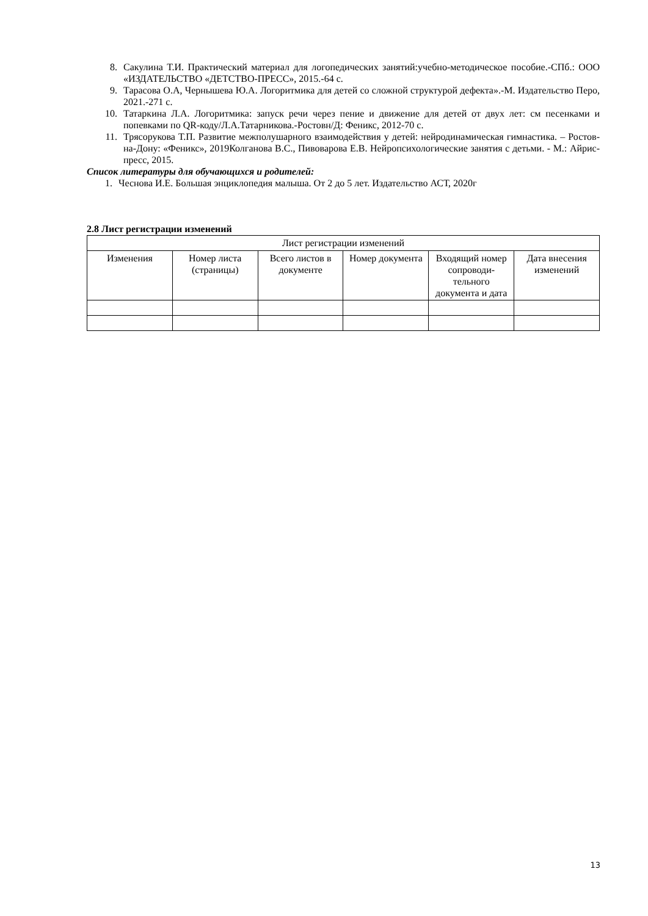8. Сакулина Т.И. Практический материал для логопедических занятий:учебно-методическое пособие.-СПб.: ООО «ИЗДАТЕЛЬСТВО «ДЕТСТВО-ПРЕСС», 2015.-64 с.
9. Тарасова О.А, Чернышева Ю.А. Логоритмика для детей со сложной структурой дефекта».-М. Издательство Перо, 2021.-271 с.
10. Татаркина Л.А. Логоритмика: запуск речи через пение и движение для детей от двух лет: см песенками и попевками по QR-коду/Л.А.Татарникова.-Ростовн/Д: Феникс, 2012-70 с.
11. Трясорукова Т.П. Развитие межполушарного взаимодействия у детей: нейродинамическая гимнастика. – Ростов-на-Дону: «Феникс», 2019Колганова В.С., Пивоварова Е.В. Нейропсихологические занятия с детьми. - М.: Айрис-пресс, 2015.
Список литературы для обучающихся и родителей:
1. Чеснова И.Е. Большая энциклопедия малыша. От 2 до 5 лет. Издательство АСТ, 2020г
2.8 Лист регистрации изменений
| Лист регистрации изменений | | | | | |
| --- | --- | --- | --- | --- | --- |
| Изменения | Номер листа (страницы) | Всего листов в документе | Номер документа | Входящий номер сопроводи-тельного документа и дата | Дата внесения изменений |
13